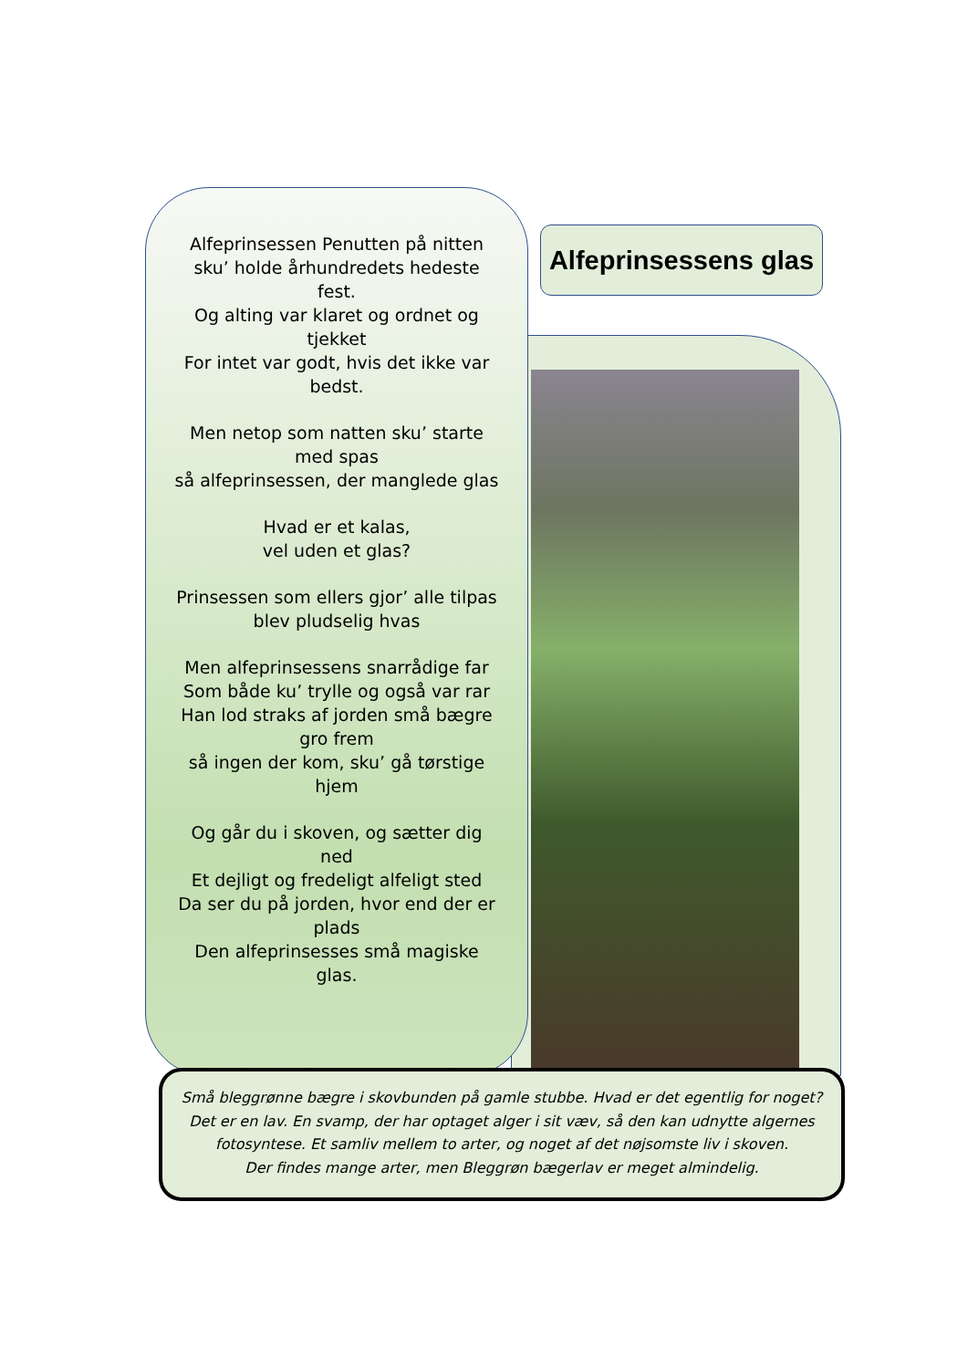Alfeprinsessen Penutten på nitten sku’ holde århundredets hedeste fest.
Og alting var klaret og ordnet og tjekket
For intet var godt, hvis det ikke var bedst.
Men netop som natten sku’ starte med spas
så alfeprinsessen, der manglede glas
Hvad er et kalas,
vel uden et glas?
Prinsessen som ellers gjor’ alle tilpas
blev pludselig hvas
Men alfeprinsessens snarrådige far
Som både ku’ trylle og også var rar
Han lod straks af jorden små bægre gro frem
så ingen der kom, sku’ gå tørstige hjem
Og går du i skoven, og sætter dig ned
Et dejligt og fredeligt alfeligt sted
Da ser du på jorden, hvor end der er plads
Den alfeprinsesses små magiske glas.
Alfeprinsessens glas
Små bleggrønne bægre i skovbunden på gamle stubbe. Hvad er det egentlig for noget?
Det er en lav. En svamp, der har optaget alger i sit væv, så den kan udnytte algernes
fotosyntese. Et samliv mellem to arter, og noget af det nøjsomste liv i skoven.
Der findes mange arter, men Bleggrøn bægerlav er meget almindelig.